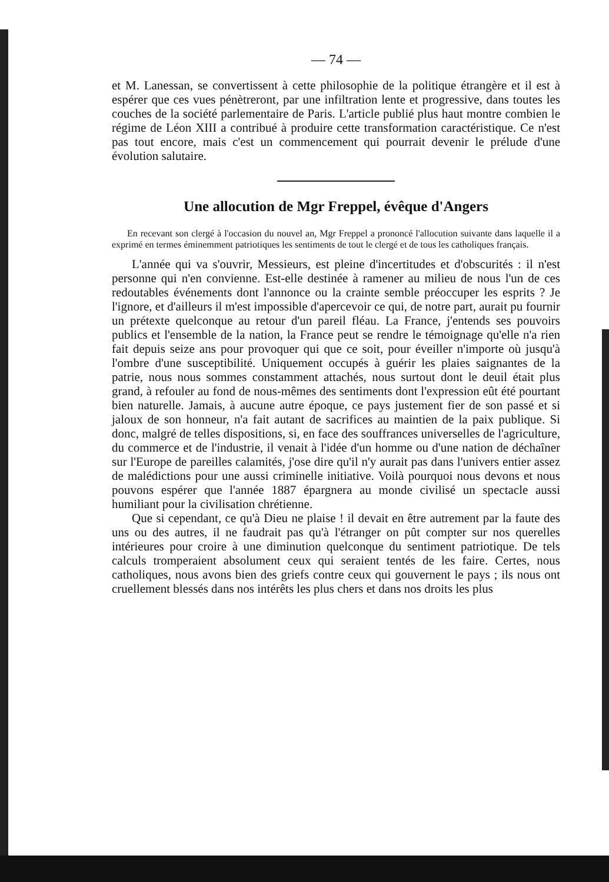— 74 —
et M. Lanessan, se convertissent à cette philosophie de la politique étrangère et il est à espérer que ces vues pénètreront, par une infiltration lente et progressive, dans toutes les couches de la société parlementaire de Paris. L'article publié plus haut montre combien le régime de Léon XIII a contribué à produire cette transformation caractéristique. Ce n'est pas tout encore, mais c'est un commencement qui pourrait devenir le prélude d'une évolution salutaire.
Une allocution de Mgr Freppel, évêque d'Angers
En recevant son clergé à l'occasion du nouvel an, Mgr Freppel a prononcé l'allocution suivante dans laquelle il a exprimé en termes éminemment patriotiques les sentiments de tout le clergé et de tous les catholiques français.
L'année qui va s'ouvrir, Messieurs, est pleine d'incertitudes et d'obscurités : il n'est personne qui n'en convienne. Est-elle destinée à ramener au milieu de nous l'un de ces redoutables événements dont l'annonce ou la crainte semble préoccuper les esprits ? Je l'ignore, et d'ailleurs il m'est impossible d'apercevoir ce qui, de notre part, aurait pu fournir un prétexte quelconque au retour d'un pareil fléau. La France, j'entends ses pouvoirs publics et l'ensemble de la nation, la France peut se rendre le témoignage qu'elle n'a rien fait depuis seize ans pour provoquer qui que ce soit, pour éveiller n'importe où jusqu'à l'ombre d'une susceptibilité. Uniquement occupés à guérir les plaies saignantes de la patrie, nous nous sommes constamment attachés, nous surtout dont le deuil était plus grand, à refouler au fond de nous-mêmes des sentiments dont l'expression eût été pourtant bien naturelle. Jamais, à aucune autre époque, ce pays justement fier de son passé et si jaloux de son honneur, n'a fait autant de sacrifices au maintien de la paix publique. Si donc, malgré de telles dispositions, si, en face des souffrances universelles de l'agriculture, du commerce et de l'industrie, il venait à l'idée d'un homme ou d'une nation de déchaîner sur l'Europe de pareilles calamités, j'ose dire qu'il n'y aurait pas dans l'univers entier assez de malédictions pour une aussi criminelle initiative. Voilà pourquoi nous devons et nous pouvons espérer que l'année 1887 épargnera au monde civilisé un spectacle aussi humiliant pour la civilisation chrétienne.
Que si cependant, ce qu'à Dieu ne plaise ! il devait en être autrement par la faute des uns ou des autres, il ne faudrait pas qu'à l'étranger on pût compter sur nos querelles intérieures pour croire à une diminution quelconque du sentiment patriotique. De tels calculs tromperaient absolument ceux qui seraient tentés de les faire. Certes, nous catholiques, nous avons bien des griefs contre ceux qui gouvernent le pays ; ils nous ont cruellement blessés dans nos intérêts les plus chers et dans nos droits les plus